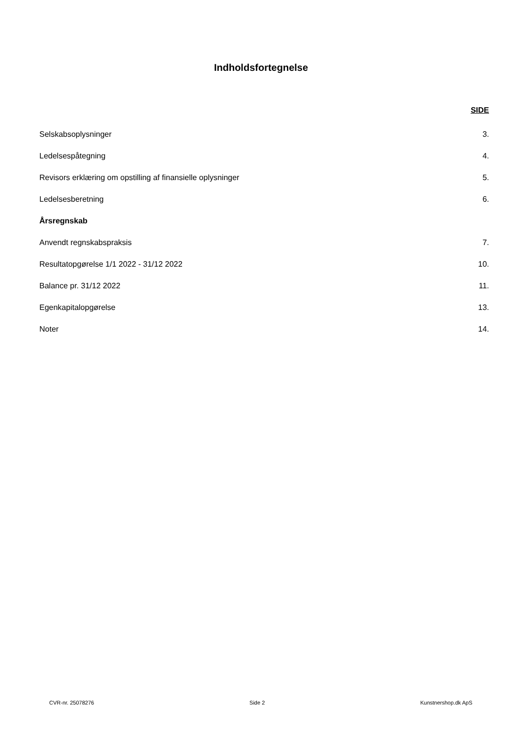Indholdsfortegnelse
SIDE
Selskabsoplysninger 3.
Ledelsespåtegning 4.
Revisors erklæring om opstilling af finansielle oplysninger 5.
Ledelsesberetning 6.
Årsregnskab
Anvendt regnskabspraksis 7.
Resultatopgørelse 1/1 2022 - 31/12 2022 10.
Balance pr. 31/12 2022 11.
Egenkapitalopgørelse 13.
Noter 14.
CVR-nr. 25078276 Side 2 Kunstnershop.dk ApS